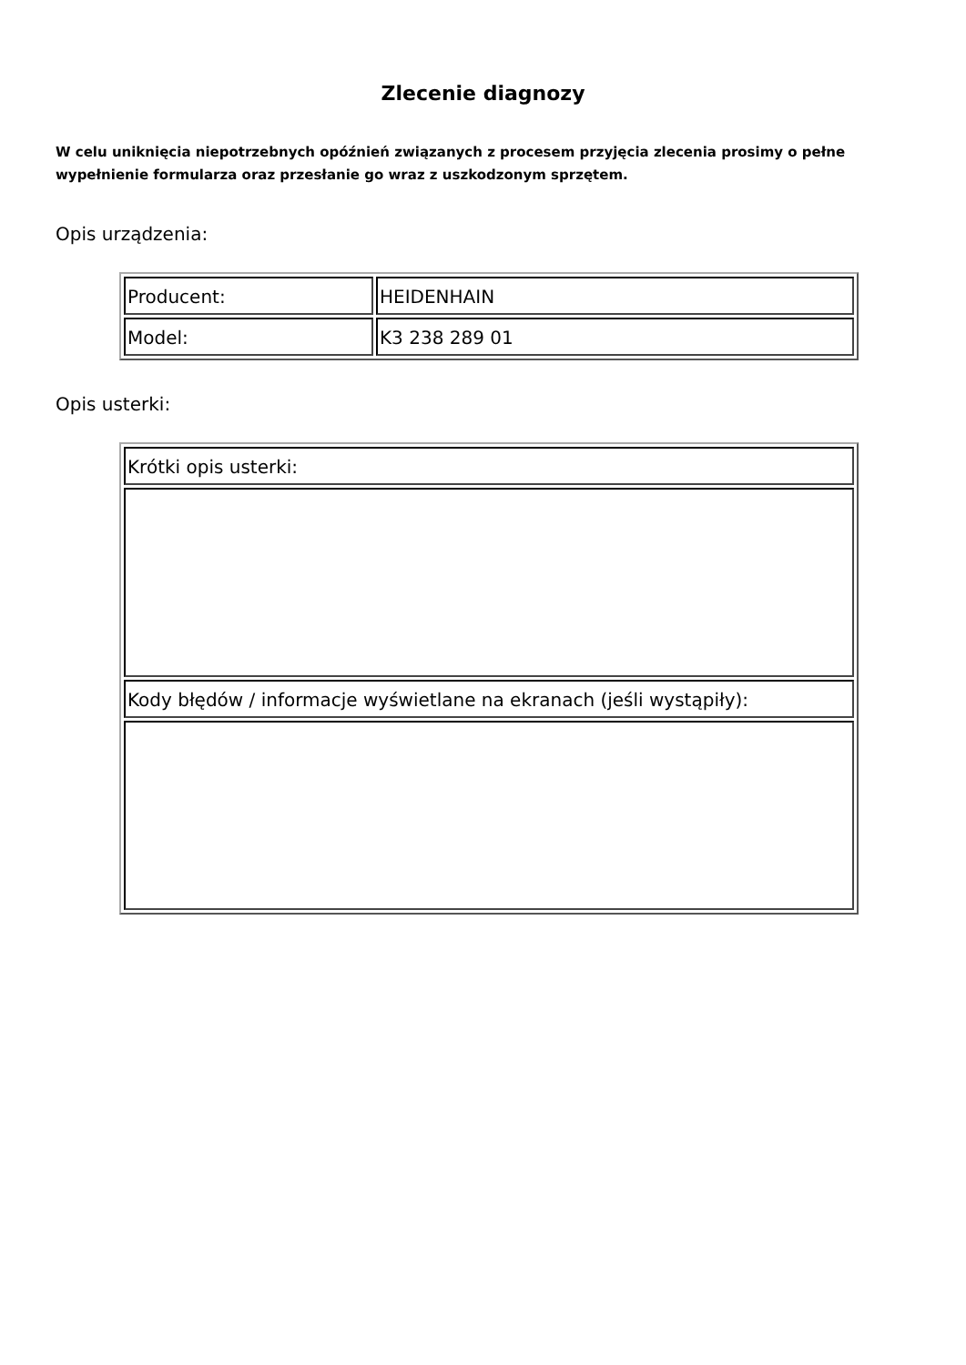Zlecenie diagnozy
W celu uniknięcia niepotrzebnych opóźnień związanych z procesem przyjęcia zlecenia prosimy o pełne wypełnienie formularza oraz przesłanie go wraz z uszkodzonym sprzętem.
Opis urządzenia:
| Producent: | HEIDENHAIN |
| Model: | K3 238 289 01 |
Opis usterki:
| Krótki opis usterki: |
| Kody błędów / informacje wyświetlane na ekranach (jeśli wystąpiły): |